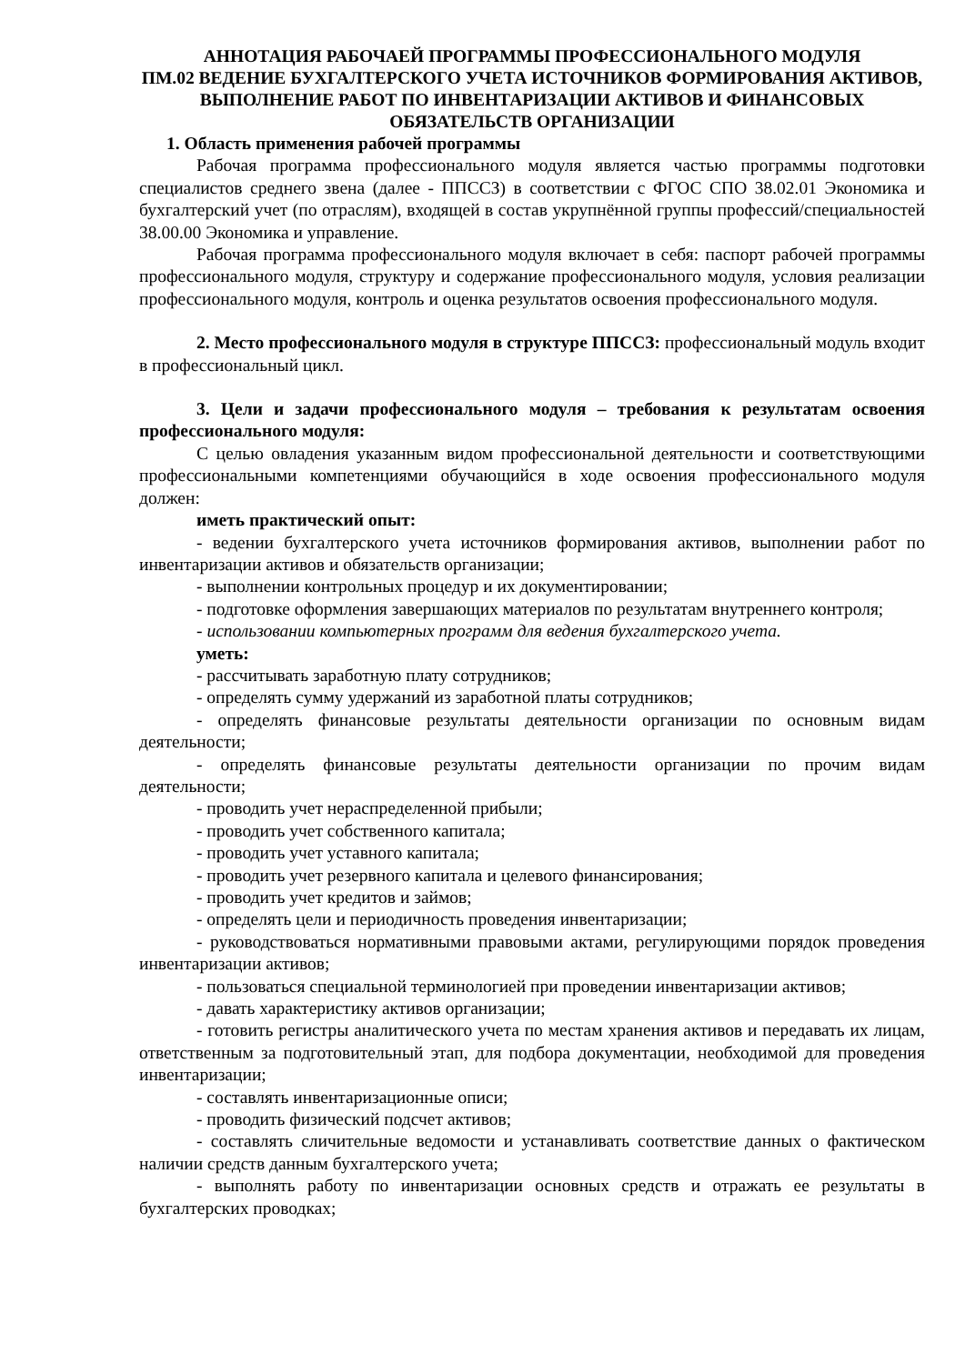АННОТАЦИЯ РАБОЧАЕЙ ПРОГРАММЫ ПРОФЕССИОНАЛЬНОГО МОДУЛЯ
ПМ.02 ВЕДЕНИЕ БУХГАЛТЕРСКОГО УЧЕТА ИСТОЧНИКОВ ФОРМИРОВАНИЯ АКТИВОВ, ВЫПОЛНЕНИЕ РАБОТ ПО ИНВЕНТАРИЗАЦИИ АКТИВОВ И ФИНАНСОВЫХ ОБЯЗАТЕЛЬСТВ ОРГАНИЗАЦИИ
1. Область применения рабочей программы
Рабочая программа профессионального модуля является частью программы подготовки специалистов среднего звена (далее - ППССЗ) в соответствии с ФГОС СПО 38.02.01 Экономика и бухгалтерский учет (по отраслям), входящей в состав укрупнённой группы профессий/специальностей 38.00.00 Экономика и управление.
Рабочая программа профессионального модуля включает в себя: паспорт рабочей программы профессионального модуля, структуру и содержание профессионального модуля, условия реализации профессионального модуля, контроль и оценка результатов освоения профессионального модуля.
2. Место профессионального модуля в структуре ППССЗ: профессиональный модуль входит в профессиональный цикл.
3. Цели и задачи профессионального модуля – требования к результатам освоения профессионального модуля:
С целью овладения указанным видом профессиональной деятельности и соответствующими профессиональными компетенциями обучающийся в ходе освоения профессионального модуля должен:
иметь практический опыт:
- ведении бухгалтерского учета источников формирования активов, выполнении работ по инвентаризации активов и обязательств организации;
- выполнении контрольных процедур и их документировании;
- подготовке оформления завершающих материалов по результатам внутреннего контроля;
- использовании компьютерных программ для ведения бухгалтерского учета.
уметь:
- рассчитывать заработную плату сотрудников;
- определять сумму удержаний из заработной платы сотрудников;
- определять финансовые результаты деятельности организации по основным видам деятельности;
- определять финансовые результаты деятельности организации по прочим видам деятельности;
- проводить учет нераспределенной прибыли;
- проводить учет собственного капитала;
- проводить учет уставного капитала;
- проводить учет резервного капитала и целевого финансирования;
- проводить учет кредитов и займов;
- определять цели и периодичность проведения инвентаризации;
- руководствоваться нормативными правовыми актами, регулирующими порядок проведения инвентаризации активов;
- пользоваться специальной терминологией при проведении инвентаризации активов;
- давать характеристику активов организации;
- готовить регистры аналитического учета по местам хранения активов и передавать их лицам, ответственным за подготовительный этап, для подбора документации, необходимой для проведения инвентаризации;
- составлять инвентаризационные описи;
- проводить физический подсчет активов;
- составлять сличительные ведомости и устанавливать соответствие данных о фактическом наличии средств данным бухгалтерского учета;
- выполнять работу по инвентаризации основных средств и отражать ее результаты в бухгалтерских проводках;